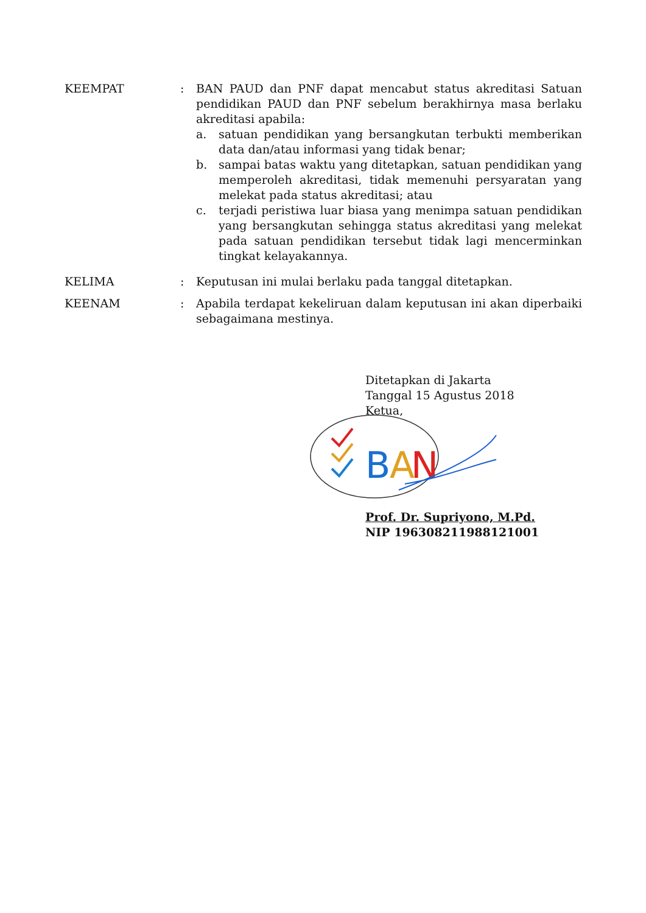KEEMPAT : BAN PAUD dan PNF dapat mencabut status akreditasi Satuan pendidikan PAUD dan PNF sebelum berakhirnya masa berlaku akreditasi apabila:
a. satuan pendidikan yang bersangkutan terbukti memberikan data dan/atau informasi yang tidak benar;
b. sampai batas waktu yang ditetapkan, satuan pendidikan yang memperoleh akreditasi, tidak memenuhi persyaratan yang melekat pada status akreditasi; atau
c. terjadi peristiwa luar biasa yang menimpa satuan pendidikan yang bersangkutan sehingga status akreditasi yang melekat pada satuan pendidikan tersebut tidak lagi mencerminkan tingkat kelayakannya.
KELIMA : Keputusan ini mulai berlaku pada tanggal ditetapkan.
KEENAM : Apabila terdapat kekeliruan dalam keputusan ini akan diperbaiki sebagaimana mestinya.
B
A
N
Ditetapkan di Jakarta
Tanggal 15 Agustus 2018
Ketua,
Prof. Dr. Supriyono, M.Pd.
NIP 196308211988121001